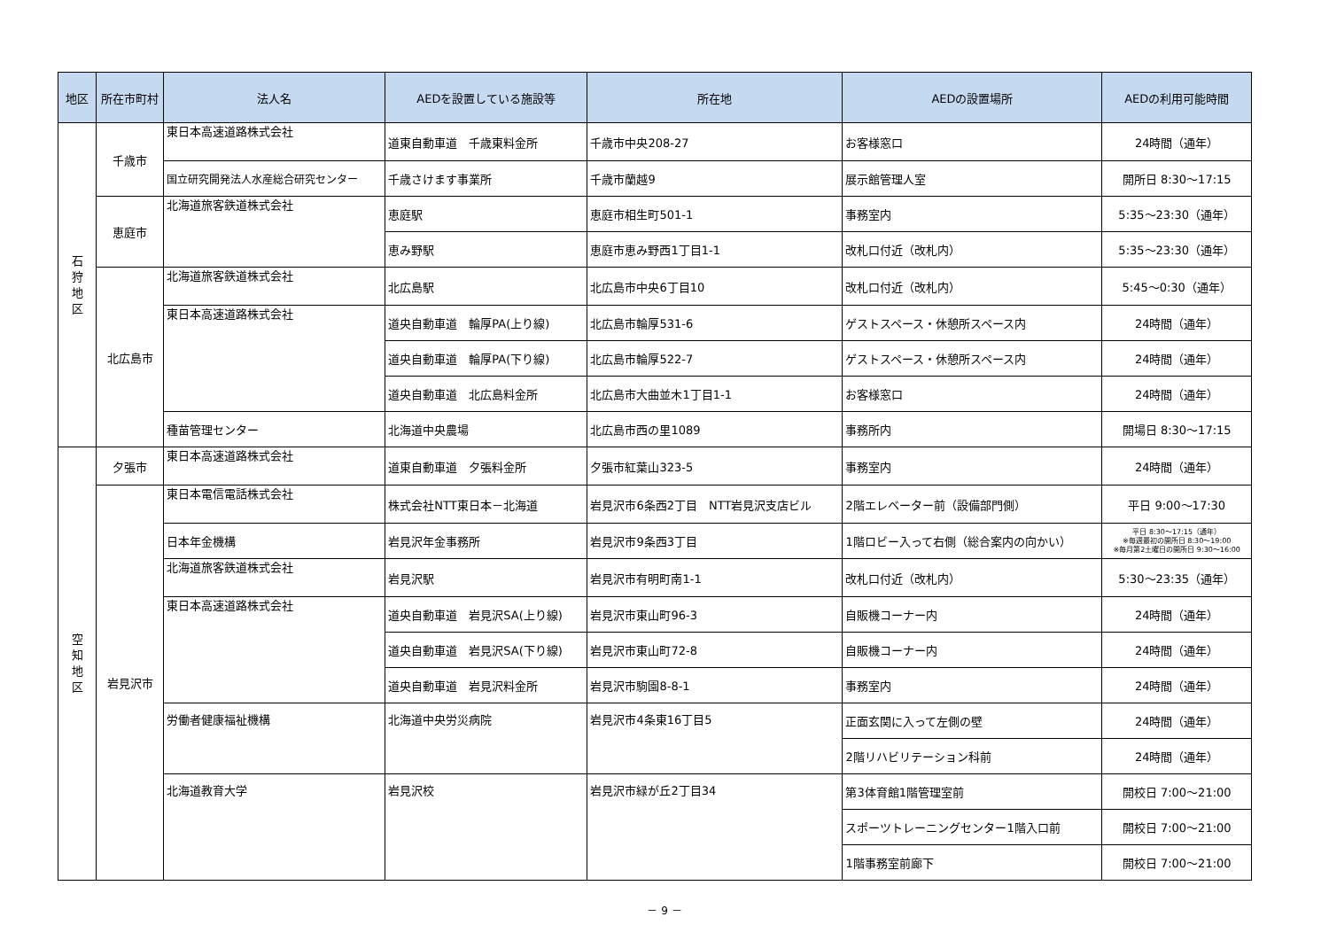| 地区 | 所在市町村 | 法人名 | AEDを設置している施設等 | 所在地 | AEDの設置場所 | AEDの利用可能時間 |
| --- | --- | --- | --- | --- | --- | --- |
| 石 狩 地 区 | 千歳市 | 東日本高速道路株式会社 | 道東自動車道 千歳東料金所 | 千歳市中央208-27 | お客様窓口 | 24時間（通年） |
| | | 国立研究開発法人水産総合研究センター | 千歳さけます事業所 | 千歳市蘭越9 | 展示館管理人室 | 開所日 8:30～17:15 |
| | 恵庭市 | 北海道旅客鉄道株式会社 | 恵庭駅 | 恵庭市相生町501-1 | 事務室内 | 5:35～23:30（通年） |
| | | | 恵み野駅 | 恵庭市恵み野西1丁目1-1 | 改札口付近（改札内） | 5:35～23:30（通年） |
| | 北広島市 | 北海道旅客鉄道株式会社 | 北広島駅 | 北広島市中央6丁目10 | 改札口付近（改札内） | 5:45～0:30（通年） |
| | | 東日本高速道路株式会社 | 道央自動車道 輪厚PA(上り線) | 北広島市輪厚531-6 | ゲストスペース・休憩所スペース内 | 24時間（通年） |
| | | | 道央自動車道 輪厚PA(下り線) | 北広島市輪厚522-7 | ゲストスペース・休憩所スペース内 | 24時間（通年） |
| | | | 道央自動車道 北広島料金所 | 北広島市大曲並木1丁目1-1 | お客様窓口 | 24時間（通年） |
| | | 種苗管理センター | 北海道中央農場 | 北広島市西の里1089 | 事務所内 | 開場日 8:30～17:15 |
| 空 知 地 区 | 夕張市 | 東日本高速道路株式会社 | 道東自動車道 夕張料金所 | 夕張市紅葉山323-5 | 事務室内 | 24時間（通年） |
| | 岩見沢市 | 東日本電信電話株式会社 | 株式会社NTT東日本－北海道 | 岩見沢市6条西2丁目 NTT岩見沢支店ビル | 2階エレベーター前（設備部門側） | 平日 9:00～17:30 |
| | | 日本年金機構 | 岩見沢年金事務所 | 岩見沢市9条西3丁目 | 1階ロビー入って右側（総合案内の向かい） | 平日 8:30～17:15（通年） ※毎週最初の開所日 8:30～19:00 ※毎月第2土曜日の開所日 9:30～16:00 |
| | | 北海道旅客鉄道株式会社 | 岩見沢駅 | 岩見沢市有明町南1-1 | 改札口付近（改札内） | 5:30～23:35（通年） |
| | | 東日本高速道路株式会社 | 道央自動車道 岩見沢SA(上り線) | 岩見沢市東山町96-3 | 自販機コーナー内 | 24時間（通年） |
| | | | 道央自動車道 岩見沢SA(下り線) | 岩見沢市東山町72-8 | 自販機コーナー内 | 24時間（通年） |
| | | | 道央自動車道 岩見沢料金所 | 岩見沢市駒園8-8-1 | 事務室内 | 24時間（通年） |
| | | 労働者健康福祉機構 | 北海道中央労災病院 | 岩見沢市4条東16丁目5 | 正面玄関に入って左側の壁 | 24時間（通年） |
| | | | | | 2階リハビリテーション科前 | 24時間（通年） |
| | | 北海道教育大学 | 岩見沢校 | 岩見沢市緑が丘2丁目34 | 第3体育館1階管理室前 | 開校日 7:00～21:00 |
| | | | | | スポーツトレーニングセンター1階入口前 | 開校日 7:00～21:00 |
| | | | | | 1階事務室前廊下 | 開校日 7:00～21:00 |
－ 9 －